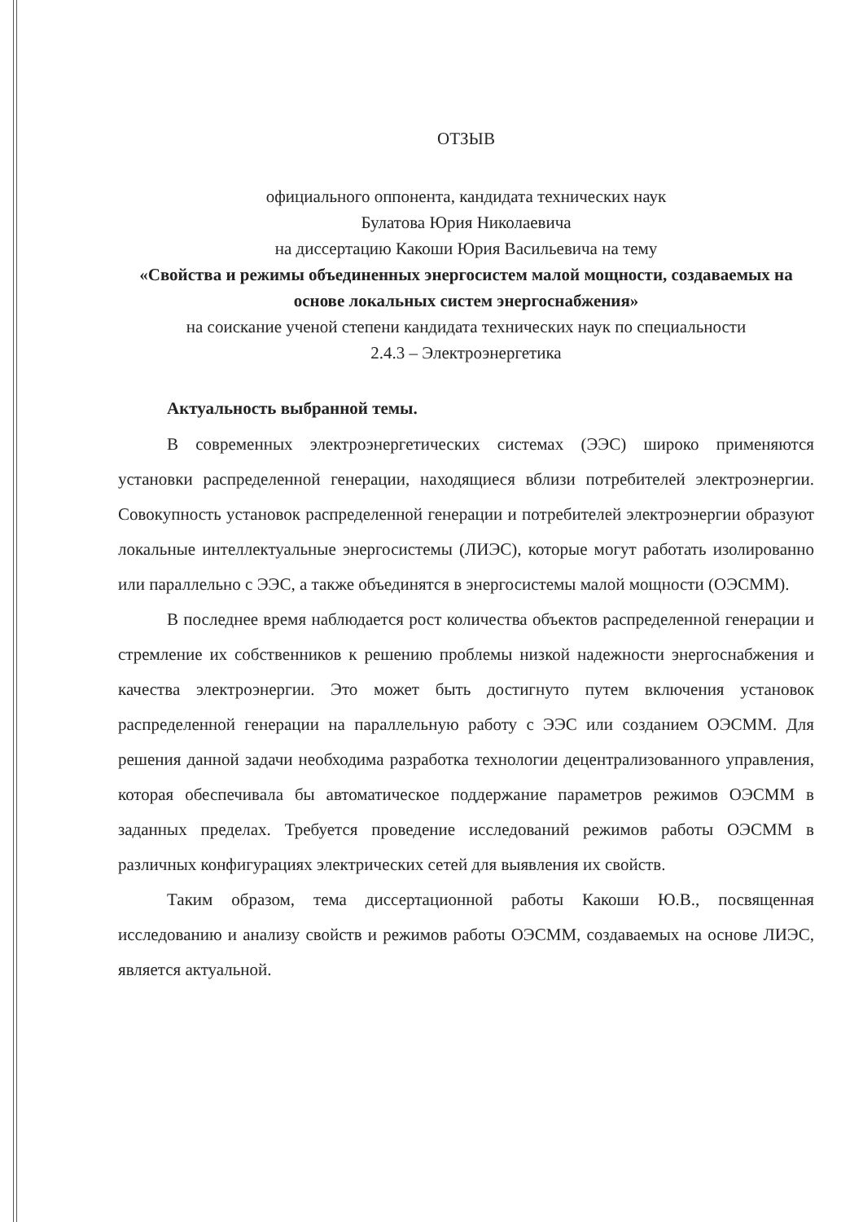ОТЗЫВ
официального оппонента, кандидата технических наук
Булатова Юрия Николаевича
на диссертацию Какоши Юрия Васильевича на тему
«Свойства и режимы объединенных энергосистем малой мощности, создаваемых на основе локальных систем энергоснабжения»
на соискание ученой степени кандидата технических наук по специальности
2.4.3 – Электроэнергетика
Актуальность выбранной темы.
В современных электроэнергетических системах (ЭЭС) широко применяются установки распределенной генерации, находящиеся вблизи потребителей электроэнергии. Совокупность установок распределенной генерации и потребителей электроэнергии образуют локальные интеллектуальные энергосистемы (ЛИЭС), которые могут работать изолированно или параллельно с ЭЭС, а также объединятся в энергосистемы малой мощности (ОЭСММ).
В последнее время наблюдается рост количества объектов распределенной генерации и стремление их собственников к решению проблемы низкой надежности энергоснабжения и качества электроэнергии. Это может быть достигнуто путем включения установок распределенной генерации на параллельную работу с ЭЭС или созданием ОЭСММ. Для решения данной задачи необходима разработка технологии децентрализованного управления, которая обеспечивала бы автоматическое поддержание параметров режимов ОЭСММ в заданных пределах. Требуется проведение исследований режимов работы ОЭСММ в различных конфигурациях электрических сетей для выявления их свойств.
Таким образом, тема диссертационной работы Какоши Ю.В., посвященная исследованию и анализу свойств и режимов работы ОЭСММ, создаваемых на основе ЛИЭС, является актуальной.